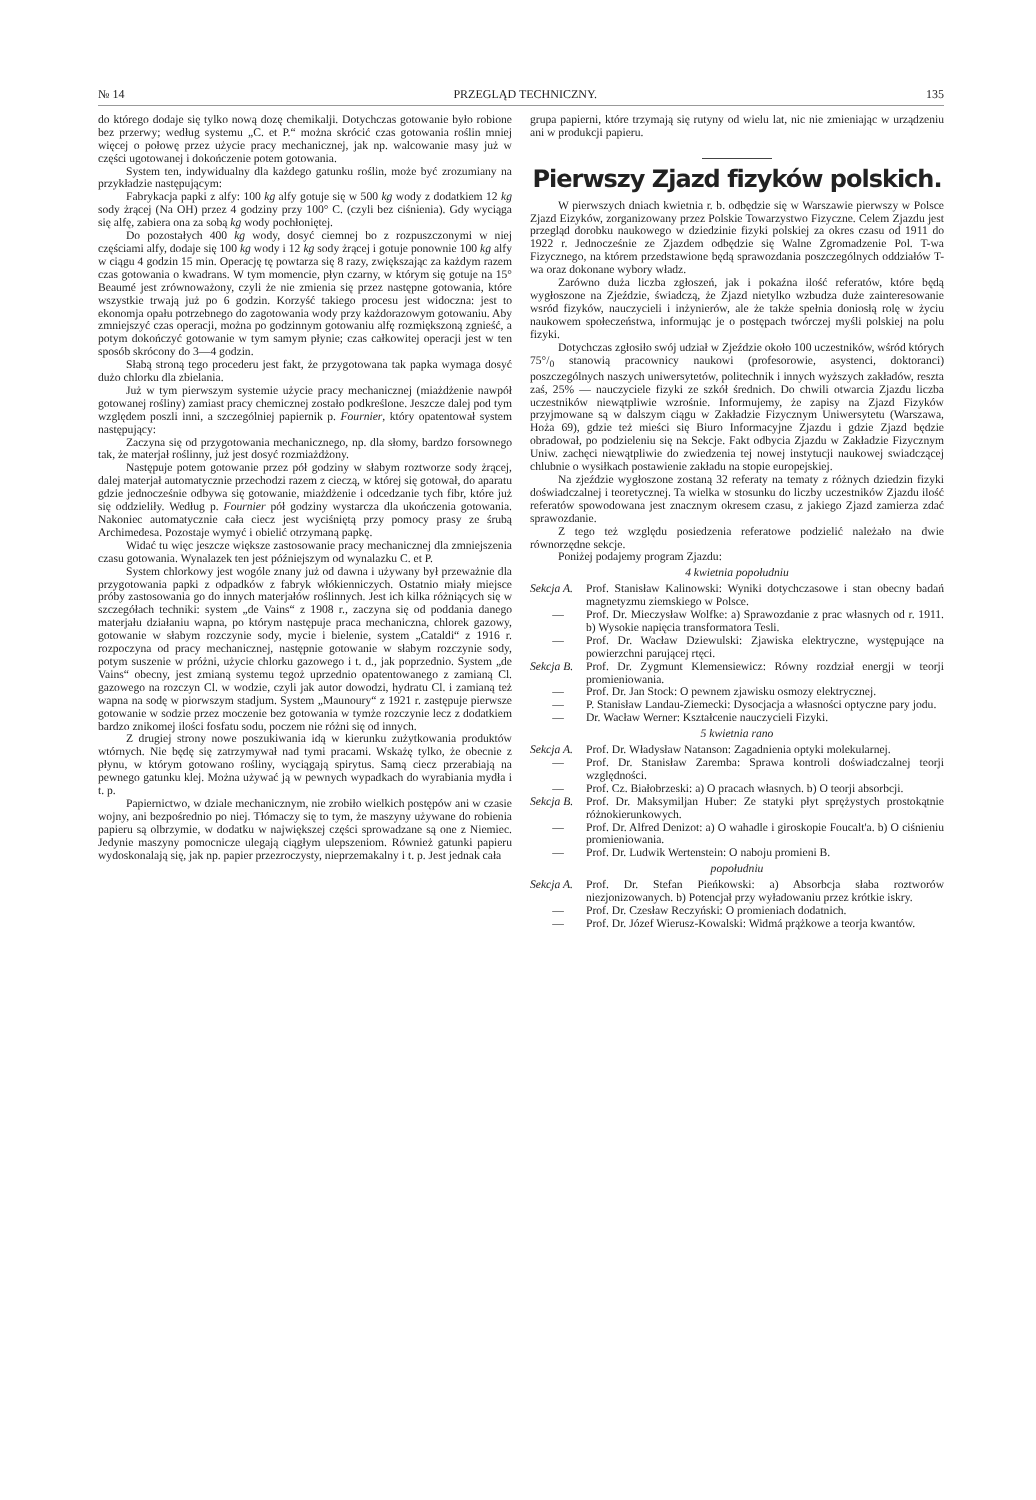№ 14 PRZEGLĄD TECHNICZNY. 135
do którego dodaje się tylko nową dozę chemikalji. Dotychczas gotowanie było robione bez przerwy; według systemu „C. et P.“ można skrócić czas gotowania roślin mniej więcej o połowę przez użycie pracy mechanicznej, jak np. walcowanie masy już w części ugotowanej i dokończenie potem gotowania.
System ten, indywidualny dla każdego gatunku roślin, może być zrozumiany na przykładzie następującym:
Fabrykacja papki z alfy: 100 kg alfy gotuje się w 500 kg wody z dodatkiem 12 kg sody żrącej (Na OH) przez 4 godziny przy 100° C. (czyli bez ciśnienia). Gdy wyciąga się alfę, zabiera ona za sobą kg wody pochłoniętej.
Do pozostałych 400 kg wody, dosyć ciemnej bo z rozpuszczonymi w niej częściami alfy, dodaje się 100 kg wody i 12 kg sody żrącej i gotuje ponownie 100 kg alfy w ciągu 4 godzin 15 min. Operację tę powtarza się 8 razy, zwiększając za każdym razem czas gotowania o kwadrans. W tym momencie, płyn czarny, w którym się gotuje na 15° Beaumé jest zrównoważony, czyli że nie zmienia się przez następne gotowania, które wszystkie trwają już po 6 godzin. Korzyść takiego procesu jest widoczna: jest to ekonomja opału potrzebnego do zagotowania wody przy każdorazowym gotowaniu. Aby zmniejszyć czas operacji, można po godzinnym gotowaniu alfę rozmiększoną zgnieść, a potym dokończyć gotowanie w tym samym płynie; czas całkowitej operacji jest w ten sposób skrócony do 3—4 godzin.
Słabą stroną tego procederu jest fakt, że przygotowana tak papka wymaga dosyć dużo chlorku dla zbielania.
Już w tym pierwszym systemie użycie pracy mechanicznej (miażdżenie nawpół gotowanej rośliny) zamiast pracy chemicznej zostało podkreślone. Jeszcze dalej pod tym względem poszli inni, a szczególniej papiernik p. Fournier, który opatentował system następujący:
Zaczyna się od przygotowania mechanicznego, np. dla słomy, bardzo forsownego tak, że materjał roślinny, już jest dosyć rozmiażdżony.
Następuje potem gotowanie przez pół godziny w słabym roztworze sody żrącej, dalej materjał automatycznie przechodzi razem z cieczą, w której się gotował, do aparatu gdzie jednocześnie odbywa się gotowanie, miażdżenie i odcedzanie tych fibr, które już się oddzieliły. Według p. Fournier pół godziny wystarcza dla ukończenia gotowania. Nakoniec automatycznie cała ciecz jest wyciśniętą przy pomocy prasy ze śrubą Archimedesa. Pozostaje wymyć i obielić otrzymaną papkę.
Widać tu więc jeszcze większe zastosowanie pracy mechanicznej dla zmniejszenia czasu gotowania. Wynalazek ten jest późniejszym od wynalazku C. et P.
System chlorkowy jest wogóle znany już od dawna i używany był przeważnie dla przygotowania papki z odpadków z fabryk włókienniczych. Ostatnio miały miejsce próby zastosowania go do innych materjałów roślinnych. Jest ich kilka różniących się w szczegółach techniki: system „de Vains“ z 1908 r., zaczyna się od poddania danego materjału działaniu wapna, po którym następuje praca mechaniczna, chlorek gazowy, gotowanie w słabym rozczynie sody, mycie i bielenie, system „Cataldi“ z 1916 r. rozpoczyna od pracy mechanicznej, następnie gotowanie w słabym rozczynie sody, potym suszenie w próżni, użycie chlorku gazowego i t. d., jak poprzednio. System „de Vains“ obecny, jest zmianą systemu tegoż uprzednio opatentowanego z zamianą Cl. gazowego na rozczyn Cl. w wodzie, czyli jak autor dowodzi, hydratu Cl. i zamianą też wapna na sodę w piorwszym stadjum. System „Maunoury“ z 1921 r. zastępuje pierwsze gotowanie w sodzie przez moczenie bez gotowania w tymże rozczynie lecz z dodatkiem bardzo znikomej ilości fosfatu sodu, poczem nie różni się od innych.
Z drugiej strony nowe poszukiwania idą w kierunku zużytkowania produktów wtórnych. Nie będę się zatrzymywał nad tymi pracami. Wskażę tylko, że obecnie z płynu, w którym gotowano rośliny, wyciągają spirytus. Samą ciecz przerabiają na pewnego gatunku klej. Można używać ją w pewnych wypadkach do wyrabiania mydła i t. p.
Papiernictwo, w dziale mechanicznym, nie zrobiło wielkich postępów ani w czasie wojny, ani bezpośrednio po niej. Tłómaczy się to tym, że maszyny używane do robienia papieru są olbrzymie, w dodatku w największej części sprowadzane są one z Niemiec. Jedynie maszyny pomocnicze ulegają ciągłym ulepszeniom. Również gatunki papieru wydoskonalają się, jak np. papier przezroczysty, nieprzemakalny i t. p. Jest jednak cała
grupa papierni, które trzymają się rutyny od wielu lat, nic nie zmieniając w urządzeniu ani w produkcji papieru.
Pierwszy Zjazd fizyków polskich.
W pierwszych dniach kwietnia r. b. odbędzie się w Warszawie pierwszy w Polsce Zjazd Eizyków, zorganizowany przez Polskie Towarzystwo Fizyczne. Celem Zjazdu jest przegląd dorobku naukowego w dziedzinie fizyki polskiej za okres czasu od 1911 do 1922 r. Jednocześnie ze Zjazdem odbędzie się Walne Zgromadzenie Pol. T-wa Fizycznego, na którem przedstawione będą sprawozdania poszczególnych oddziałów T-wa oraz dokonane wybory władz.
Zarówno duża liczba zgłoszeń, jak i pokaźna ilość referatów, które będą wygłoszone na Zjeździe, świadczą, że Zjazd nietylko wzbudza duże zainteresowanie wsród fizyków, nauczycieli i inżynierów, ale że także spełnia doniosłą rolę w życiu naukowem społeczeństwa, informując je o postępach twórczej myśli polskiej na polu fizyki.
Dotychczas zgłosiło swój udział w Zjeździe około 100 uczestników, wśród których 75°/<sub>0</sub> stanowią pracownicy naukowi (profesorowie, asystenci, doktoranci) poszczególnych naszych uniwersytetów, politechnik i innych wyższych zakładów, reszta zaś, 25% — nauczyciele fizyki ze szkół średnich. Do chwili otwarcia Zjazdu liczba uczestników niewątpliwie wzrośnie. Informujemy, że zapisy na Zjazd Fizyków przyjmowane są w dalszym ciągu w Zakładzie Fizycznym Uniwersytetu (Warszawa, Hoża 69), gdzie też mieści się Biuro Informacyjne Zjazdu i gdzie Zjazd będzie obradował, po podzieleniu się na Sekcje. Fakt odbycia Zjazdu w Zakładzie Fizycznym Uniw. zachęci niewątpliwie do zwiedzenia tej nowej instytucji naukowej swiadczącej chlubnie o wysiłkach postawienie zakładu na stopie europejskiej.
Na zjeździe wygłoszone zostaną 32 referaty na tematy z różnych dziedzin fizyki doświadczalnej i teoretycznej. Ta wielka w stosunku do liczby uczestników Zjazdu ilość referatów spowodowana jest znacznym okresem czasu, z jakiego Zjazd zamierza zdać sprawozdanie.
Z tego też względu posiedzenia referatowe podzielić należało na dwie równorzędne sekcje.
Poniżej podajemy program Zjazdu:
4 kwietnia popołudniu
Sekcja A. Prof. Stanisław Kalinowski: Wyniki dotychczasowe i stan obecny badań magnetyzmu ziemskiego w Polsce.
— Prof. Dr. Mieczysław Wolfke: a) Sprawozdanie z prac własnych od r. 1911. b) Wysokie napięcia transformatora Tesli.
— Prof. Dr. Wacław Dziewulski: Zjawiska elektryczne, występujące na powierzchni parującej rtęci.
Sekcja B. Prof. Dr. Zygmunt Klemensiewicz: Równy rozdział energji w teorji promieniowania.
— Prof. Dr. Jan Stock: O pewnem zjawisku osmozy elektrycznej.
— P. Stanisław Landau-Ziemecki: Dysocjacja a własności optyczne pary jodu.
— Dr. Wacław Werner: Kształcenie nauczycieli Fizyki.
5 kwietnia rano
Sekcja A. Prof. Dr. Władysław Natanson: Zagadnienia optyki molekularnej.
— Prof. Dr. Stanisław Zaremba: Sprawa kontroli doświadczalnej teorji względności.
— Prof. Cz. Białobrzeski: a) O pracach własnych. b) O teorji absorbcji.
Sekcja B. Prof. Dr. Maksymiljan Huber: Ze statyki płyt sprężystych prostokątnie różnokierunkowych.
— Prof. Dr. Alfred Denizot: a) O wahadle i giroskopie Foucalt'a. b) O ciśnieniu promieniowania.
— Prof. Dr. Ludwik Wertenstein: O naboju promieni B.
popołudniu
Sekcja A. Prof. Dr. Stefan Pieńkowski: a) Absorbcja słaba roztworów niezjonizowanych. b) Potencjał przy wyładowaniu przez krótkie iskry.
— Prof. Dr. Czesław Reczyński: O promieniach dodatnich.
— Prof. Dr. Józef Wierusz-Kowalski: Widmá prążkowe a teorja kwantów.